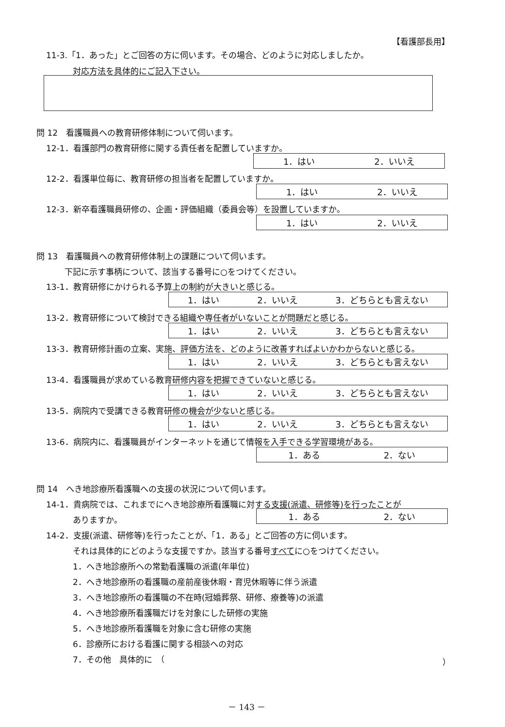【看護部長用】
11-3.「1．あった」とご回答の方に伺います。その場合、どのように対応しましたか。
対応方法を具体的にご記入下さい。
問 12　看護職員への教育研修体制について伺います。
12-1．看護部門の教育研修に関する責任者を配置していますか。
1．はい 2．いいえ
12-2．看護単位毎に、教育研修の担当者を配置していますか。
1．はい 2．いいえ
12-3．新卒看護職員研修の、企画・評価組織（委員会等）を設置していますか。
1．はい 2．いいえ
問 13　看護職員への教育研修体制上の課題について伺います。
下記に示す事柄について、該当する番号に○をつけてください。
13-1．教育研修にかけられる予算上の制約が大きいと感じる。
1．はい 2．いいえ 3．どちらとも言えない
13-2．教育研修について検討できる組織や専任者がいないことが問題だと感じる。
1．はい 2．いいえ 3．どちらとも言えない
13-3．教育研修計画の立案、実施、評価方法を、どのように改善すればよいかわからないと感じる。
1．はい 2．いいえ 3．どちらとも言えない
13-4．看護職員が求めている教育研修内容を把握できていないと感じる。
1．はい 2．いいえ 3．どちらとも言えない
13-5．病院内で受講できる教育研修の機会が少ないと感じる。
1．はい 2．いいえ 3．どちらとも言えない
13-6．病院内に、看護職員がインターネットを通じて情報を入手できる学習環境がある。
1．ある 2．ない
問 14　へき地診療所看護職への支援の状況について伺います。
14-1．貴病院では、これまでにへき地診療所看護職に対する支援(派遣、研修等)を行ったことが
ありますか。 1．ある 2．ない
14-2．支援(派遣、研修等)を行ったことが、「1．ある」とご回答の方に伺います。
それは具体的にどのような支援ですか。該当する番号すべてに○をつけてください。
1．へき地診療所への常勤看護職の派遣(年単位)
2．へき地診療所の看護職の産前産後休暇・育児休暇等に伴う派遣
3．へき地診療所の看護職の不在時(冠婚葬祭、研修、療養等)の派遣
4．へき地診療所看護職だけを対象にした研修の実施
5．へき地診療所看護職を対象に含む研修の実施
6．診療所における看護に関する相談への対応
7．その他　具体的に　（ ）
－ 143 －